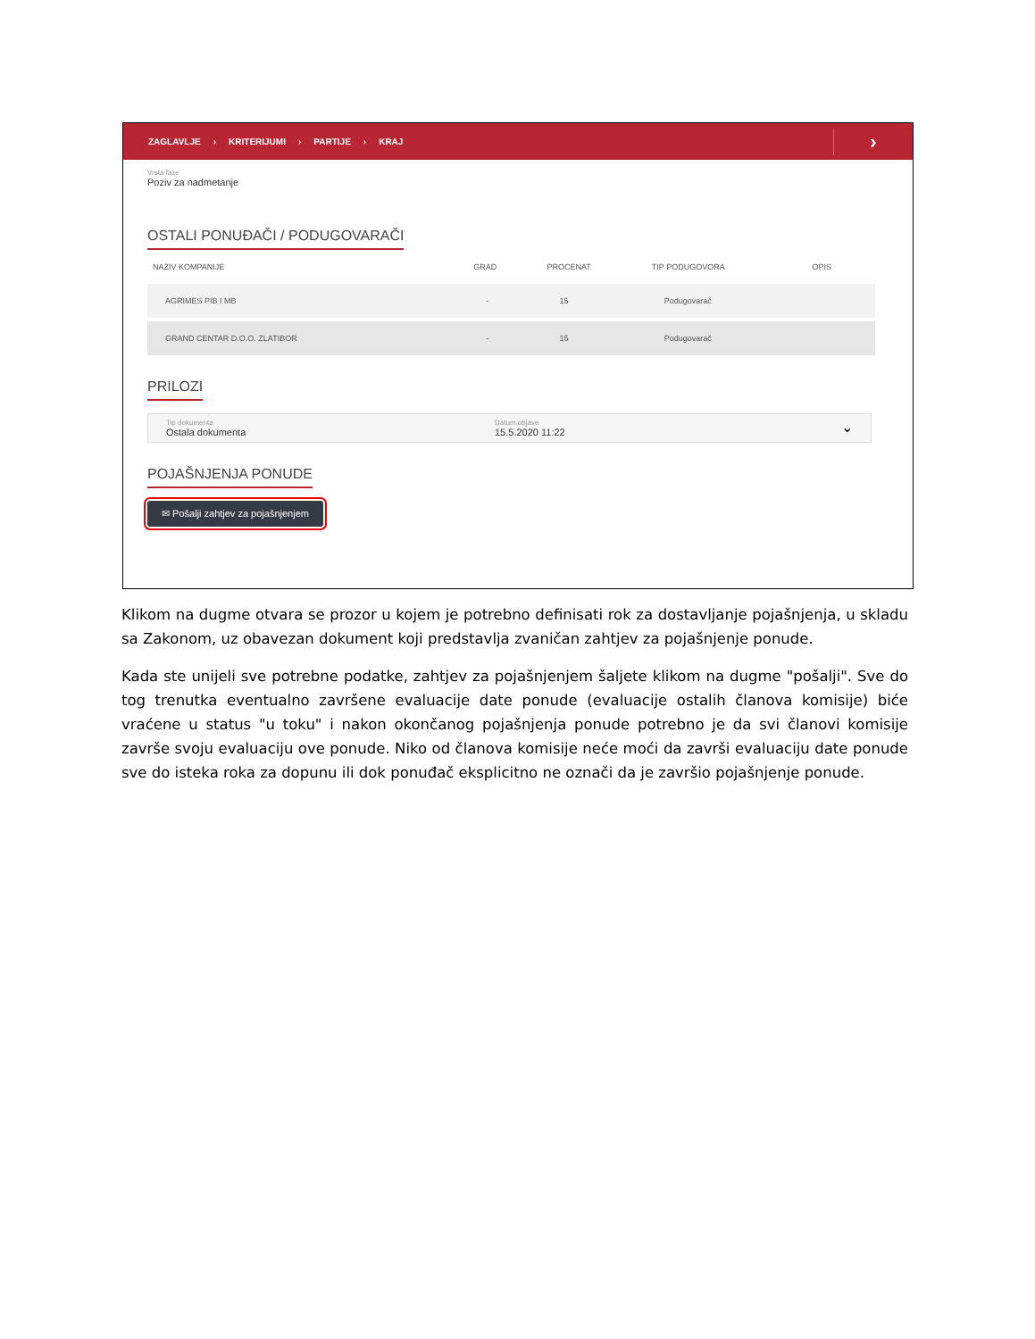ZAGLAVLJE › KRITERIJUMI › PARTIJE › KRAJ ›
Vrsta faze
Poziv za nadmetanje
OSTALI PONUĐAČI / PODUGOVARAČI
| NAZIV KOMPANIJE | GRAD | PROCENAT | TIP PODUGOVORA | OPIS |
| --- | --- | --- | --- | --- |
| AGRIMES PIB I MB | - | 15 | Podugovarač | |
| GRAND CENTAR D.O.O. ZLATIBOR | - | 15 | Podugovarač | |
PRILOZI
Tip dokumenta
Ostala dokumenta
Datum objave
15.5.2020 11:22
⌄
POJAŠNJENJA PONUDE
✉ Pošalji zahtjev za pojašnjenjem
Klikom na dugme otvara se prozor u kojem je potrebno definisati rok za dostavljanje pojašnjenja, u skladu sa Zakonom, uz obavezan dokument koji predstavlja zvaničan zahtjev za pojašnjenje ponude.
Kada ste unijeli sve potrebne podatke, zahtjev za pojašnjenjem šaljete klikom na dugme "pošalji". Sve do tog trenutka eventualno završene evaluacije date ponude (evaluacije ostalih članova komisije) biće vraćene u status "u toku" i nakon okončanog pojašnjenja ponude potrebno je da svi članovi komisije završe svoju evaluaciju ove ponude. Niko od članova komisije neće moći da završi evaluaciju date ponude sve do isteka roka za dopunu ili dok ponuđač eksplicitno ne označi da je završio pojašnjenje ponude.